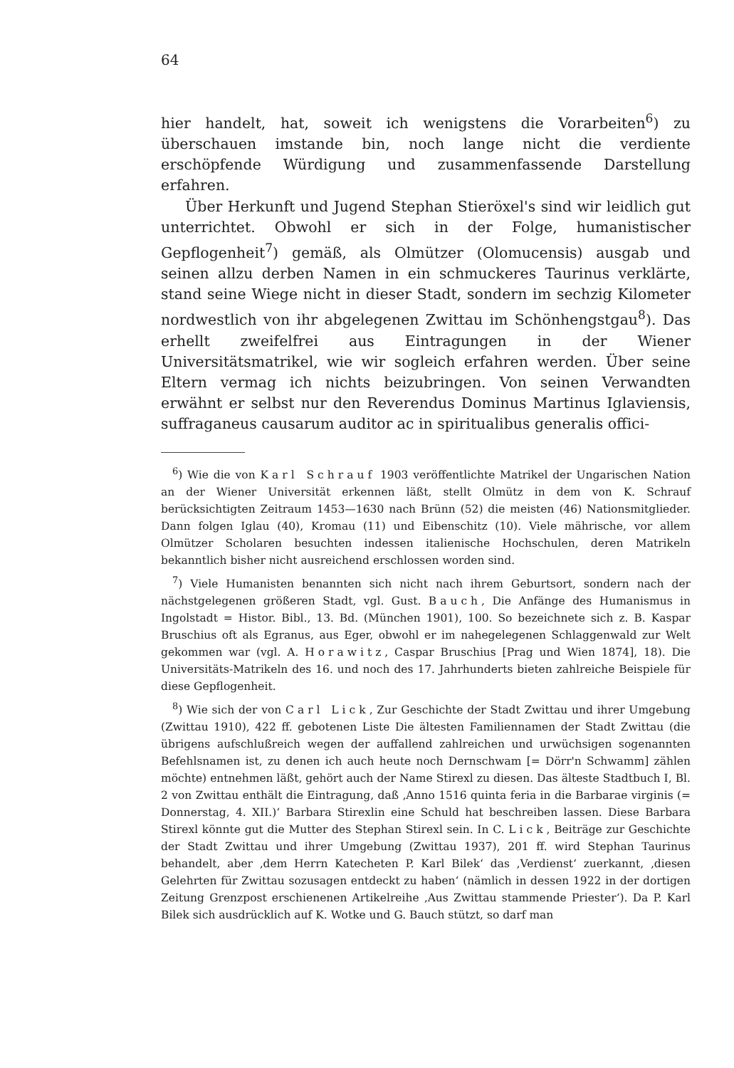64
hier handelt, hat, soweit ich wenigstens die Vorarbeiten<sup>6</sup>) zu überschauen imstande bin, noch lange nicht die verdiente erschöpfende Würdigung und zusammenfassende Darstellung erfahren.
Über Herkunft und Jugend Stephan Stieröxel's sind wir leidlich gut unterrichtet. Obwohl er sich in der Folge, humanistischer Gepflogenheit<sup>7</sup>) gemäß, als Olmützer (Olomucensis) ausgab und seinen allzu derben Namen in ein schmuckeres Taurinus verklärte, stand seine Wiege nicht in dieser Stadt, sondern im sechzig Kilometer nordwestlich von ihr abgelegenen Zwittau im Schönhengstgau<sup>8</sup>). Das erhellt zweifelfrei aus Eintragungen in der Wiener Universitätsmatrikel, wie wir sogleich erfahren werden. Über seine Eltern vermag ich nichts beizubringen. Von seinen Verwandten erwähnt er selbst nur den Reverendus Dominus Martinus Iglaviensis, suffraganeus causarum auditor ac in spiritualibus generalis offici-
<sup>6</sup>) Wie die von Karl Schrauf 1903 veröffentlichte Matrikel der Ungarischen Nation an der Wiener Universität erkennen läßt, stellt Olmütz in dem von K. Schrauf berücksichtigten Zeitraum 1453—1630 nach Brünn (52) die meisten (46) Nationsmitglieder. Dann folgen Iglau (40), Kromau (11) und Eibenschitz (10). Viele mährische, vor allem Olmützer Scholaren besuchten indessen italienische Hochschulen, deren Matrikeln bekanntlich bisher nicht ausreichend erschlossen worden sind.
<sup>7</sup>) Viele Humanisten benannten sich nicht nach ihrem Geburtsort, sondern nach der nächstgelegenen größeren Stadt, vgl. Gust. Bauch, Die Anfänge des Humanismus in Ingolstadt = Histor. Bibl., 13. Bd. (München 1901), 100. So bezeichnete sich z. B. Kaspar Bruschius oft als Egranus, aus Eger, obwohl er im nahegelegenen Schlaggenwald zur Welt gekommen war (vgl. A. Horawitz, Caspar Bruschius [Prag und Wien 1874], 18). Die Universitäts-Matrikeln des 16. und noch des 17. Jahrhunderts bieten zahlreiche Beispiele für diese Gepflogenheit.
<sup>8</sup>) Wie sich der von Carl Lick, Zur Geschichte der Stadt Zwittau und ihrer Umgebung (Zwittau 1910), 422 ff. gebotenen Liste Die ältesten Familiennamen der Stadt Zwittau (die übrigens aufschlußreich wegen der auffallend zahlreichen und urwüchsigen sogenannten Befehlsnamen ist, zu denen ich auch heute noch Dernschwam [= Dörr'n Schwamm] zählen möchte) entnehmen läßt, gehört auch der Name Stirexl zu diesen. Das älteste Stadtbuch I, Bl. 2 von Zwittau enthält die Eintragung, daß ‚Anno 1516 quinta feria in die Barbarae virginis (= Donnerstag, 4. XII.)‘ Barbara Stirexlin eine Schuld hat beschreiben lassen. Diese Barbara Stirexl könnte gut die Mutter des Stephan Stirexl sein. In C. Lick, Beiträge zur Geschichte der Stadt Zwittau und ihrer Umgebung (Zwittau 1937), 201 ff. wird Stephan Taurinus behandelt, aber ‚dem Herrn Katecheten P. Karl Bilek‘ das ‚Verdienst‘ zuerkannt, ‚diesen Gelehrten für Zwittau sozusagen entdeckt zu haben‘ (nämlich in dessen 1922 in der dortigen Zeitung Grenzpost erschienenen Artikelreihe ‚Aus Zwittau stammende Priester‘). Da P. Karl Bilek sich ausdrücklich auf K. Wotke und G. Bauch stützt, so darf man